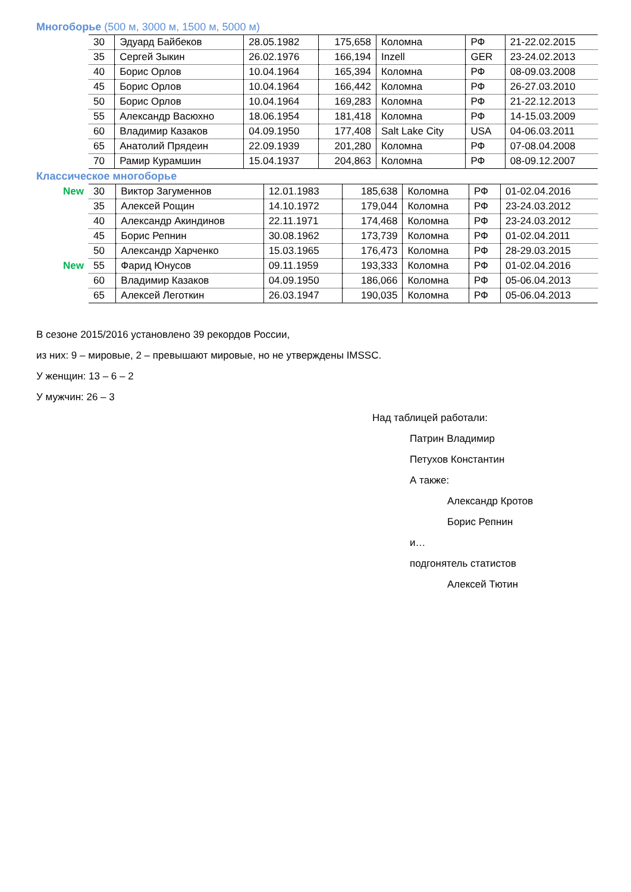Многоборье (500 м, 3000 м, 1500 м, 5000 м)
| | 30 | Эдуард Байбеков | 28.05.1982 | 175,658 | Коломна | РФ | 21-22.02.2015 |
| | 35 | Сергей Зыкин | 26.02.1976 | 166,194 | Inzell | GER | 23-24.02.2013 |
| | 40 | Борис Орлов | 10.04.1964 | 165,394 | Коломна | РФ | 08-09.03.2008 |
| | 45 | Борис Орлов | 10.04.1964 | 166,442 | Коломна | РФ | 26-27.03.2010 |
| | 50 | Борис Орлов | 10.04.1964 | 169,283 | Коломна | РФ | 21-22.12.2013 |
| | 55 | Александр Васюхно | 18.06.1954 | 181,418 | Коломна | РФ | 14-15.03.2009 |
| | 60 | Владимир Казаков | 04.09.1950 | 177,408 | Salt Lake City | USA | 04-06.03.2011 |
| | 65 | Анатолий Прядеин | 22.09.1939 | 201,280 | Коломна | РФ | 07-08.04.2008 |
| | 70 | Рамир Курамшин | 15.04.1937 | 204,863 | Коломна | РФ | 08-09.12.2007 |
Классическое многоборье
| New | 30 | Виктор Загуменнов | 12.01.1983 | 185,638 | Коломна | РФ | 01-02.04.2016 |
| | 35 | Алексей Рощин | 14.10.1972 | 179,044 | Коломна | РФ | 23-24.03.2012 |
| | 40 | Александр Акиндинов | 22.11.1971 | 174,468 | Коломна | РФ | 23-24.03.2012 |
| | 45 | Борис Репнин | 30.08.1962 | 173,739 | Коломна | РФ | 01-02.04.2011 |
| | 50 | Александр Харченко | 15.03.1965 | 176,473 | Коломна | РФ | 28-29.03.2015 |
| New | 55 | Фарид Юнусов | 09.11.1959 | 193,333 | Коломна | РФ | 01-02.04.2016 |
| | 60 | Владимир Казаков | 04.09.1950 | 186,066 | Коломна | РФ | 05-06.04.2013 |
| | 65 | Алексей Леготкин | 26.03.1947 | 190,035 | Коломна | РФ | 05-06.04.2013 |
В сезоне 2015/2016 установлено 39 рекордов России,
из них: 9 – мировые, 2 – превышают мировые, но не утверждены IMSSC.
У женщин: 13 – 6 – 2
У мужчин: 26 – 3
Над таблицей работали:
Патрин Владимир
Петухов Константин
А также:
Александр Кротов
Борис Репнин
и…
подгонятель статистов
Алексей Тютин